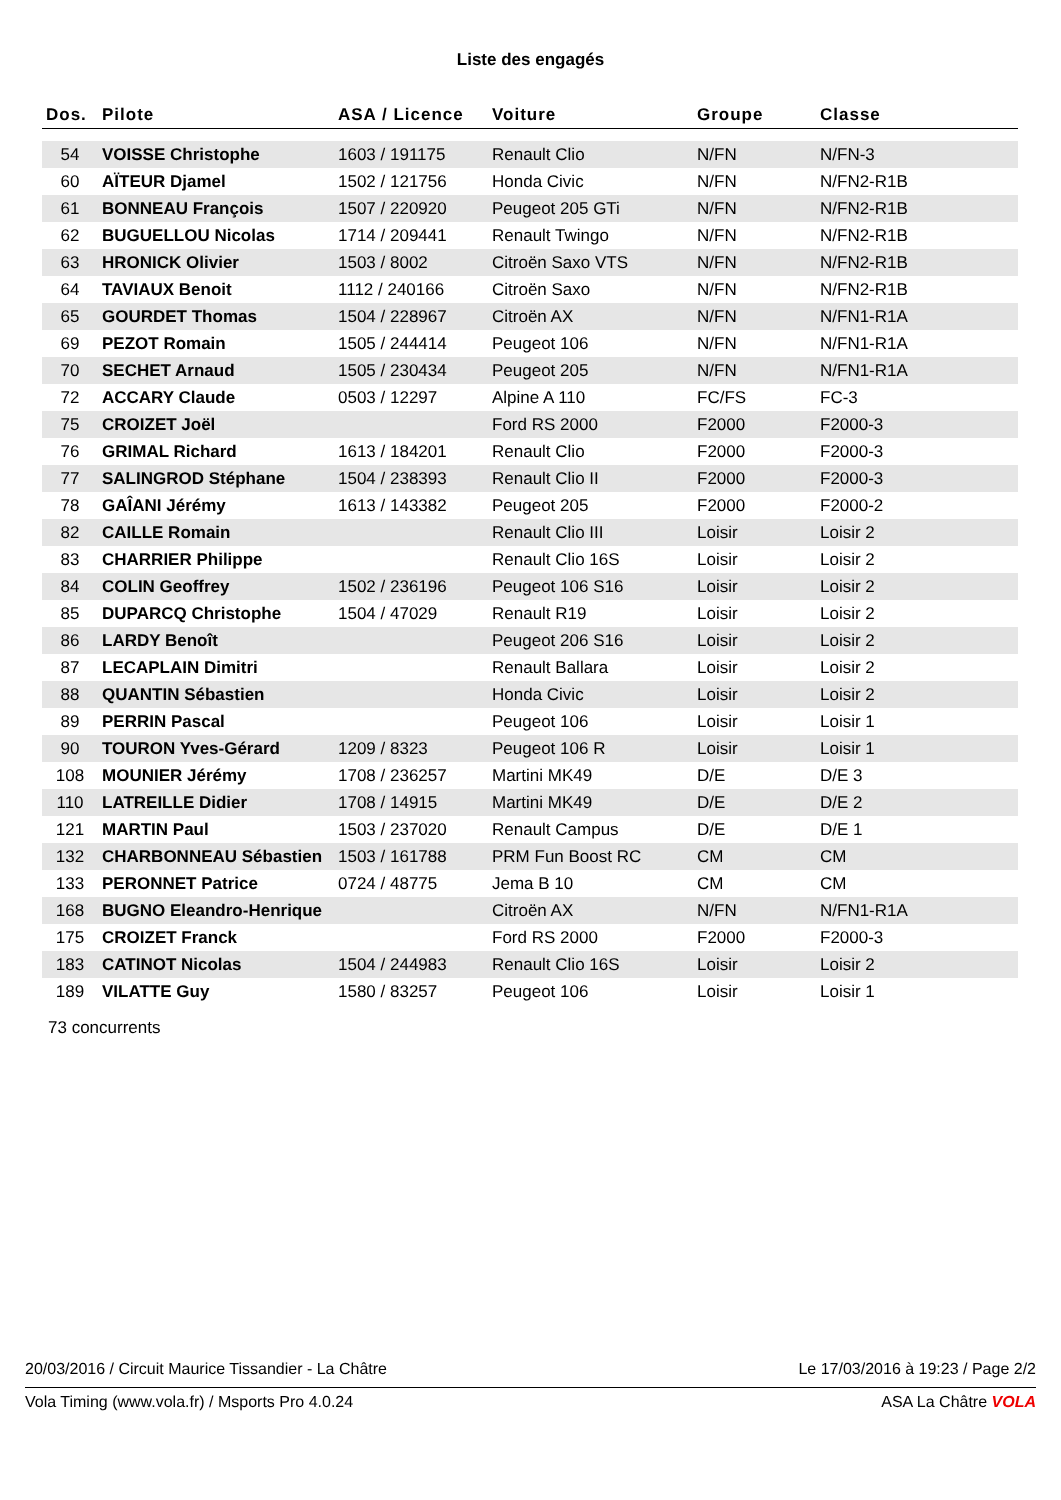Liste des engagés
| Dos. | Pilote | ASA / Licence | Voiture | Groupe | Classe |
| --- | --- | --- | --- | --- | --- |
| 54 | VOISSE Christophe | 1603 / 191175 | Renault Clio | N/FN | N/FN-3 |
| 60 | AÏTEUR Djamel | 1502 / 121756 | Honda Civic | N/FN | N/FN2-R1B |
| 61 | BONNEAU François | 1507 / 220920 | Peugeot 205 GTi | N/FN | N/FN2-R1B |
| 62 | BUGUELLOU Nicolas | 1714 / 209441 | Renault Twingo | N/FN | N/FN2-R1B |
| 63 | HRONICK Olivier | 1503 / 8002 | Citroën Saxo VTS | N/FN | N/FN2-R1B |
| 64 | TAVIAUX Benoit | 1112 / 240166 | Citroën Saxo | N/FN | N/FN2-R1B |
| 65 | GOURDET Thomas | 1504 / 228967 | Citroën AX | N/FN | N/FN1-R1A |
| 69 | PEZOT Romain | 1505 / 244414 | Peugeot 106 | N/FN | N/FN1-R1A |
| 70 | SECHET Arnaud | 1505 / 230434 | Peugeot 205 | N/FN | N/FN1-R1A |
| 72 | ACCARY Claude | 0503 / 12297 | Alpine A 110 | FC/FS | FC-3 |
| 75 | CROIZET Joël | | Ford RS 2000 | F2000 | F2000-3 |
| 76 | GRIMAL Richard | 1613 / 184201 | Renault Clio | F2000 | F2000-3 |
| 77 | SALINGROD Stéphane | 1504 / 238393 | Renault Clio II | F2000 | F2000-3 |
| 78 | GAÎANI Jérémy | 1613 / 143382 | Peugeot 205 | F2000 | F2000-2 |
| 82 | CAILLE Romain | | Renault Clio III | Loisir | Loisir 2 |
| 83 | CHARRIER Philippe | | Renault Clio 16S | Loisir | Loisir 2 |
| 84 | COLIN Geoffrey | 1502 / 236196 | Peugeot 106 S16 | Loisir | Loisir 2 |
| 85 | DUPARCQ Christophe | 1504 / 47029 | Renault R19 | Loisir | Loisir 2 |
| 86 | LARDY Benoît | | Peugeot 206 S16 | Loisir | Loisir 2 |
| 87 | LECAPLAIN Dimitri | | Renault Ballara | Loisir | Loisir 2 |
| 88 | QUANTIN Sébastien | | Honda Civic | Loisir | Loisir 2 |
| 89 | PERRIN Pascal | | Peugeot 106 | Loisir | Loisir 1 |
| 90 | TOURON Yves-Gérard | 1209 / 8323 | Peugeot 106 R | Loisir | Loisir 1 |
| 108 | MOUNIER Jérémy | 1708 / 236257 | Martini MK49 | D/E | D/E 3 |
| 110 | LATREILLE Didier | 1708 / 14915 | Martini MK49 | D/E | D/E 2 |
| 121 | MARTIN Paul | 1503 / 237020 | Renault Campus | D/E | D/E 1 |
| 132 | CHARBONNEAU Sébastien | 1503 / 161788 | PRM Fun Boost RC | CM | CM |
| 133 | PERONNET Patrice | 0724 / 48775 | Jema B 10 | CM | CM |
| 168 | BUGNO Eleandro-Henrique | | Citroën AX | N/FN | N/FN1-R1A |
| 175 | CROIZET Franck | | Ford RS 2000 | F2000 | F2000-3 |
| 183 | CATINOT Nicolas | 1504 / 244983 | Renault Clio 16S | Loisir | Loisir 2 |
| 189 | VILATTE Guy | 1580 / 83257 | Peugeot 106 | Loisir | Loisir 1 |
73 concurrents
20/03/2016 / Circuit Maurice Tissandier - La Châtre Le 17/03/2016 à 19:23 / Page 2/2
Vola Timing (www.vola.fr) / Msports Pro 4.0.24 ASA La Châtre VOLA